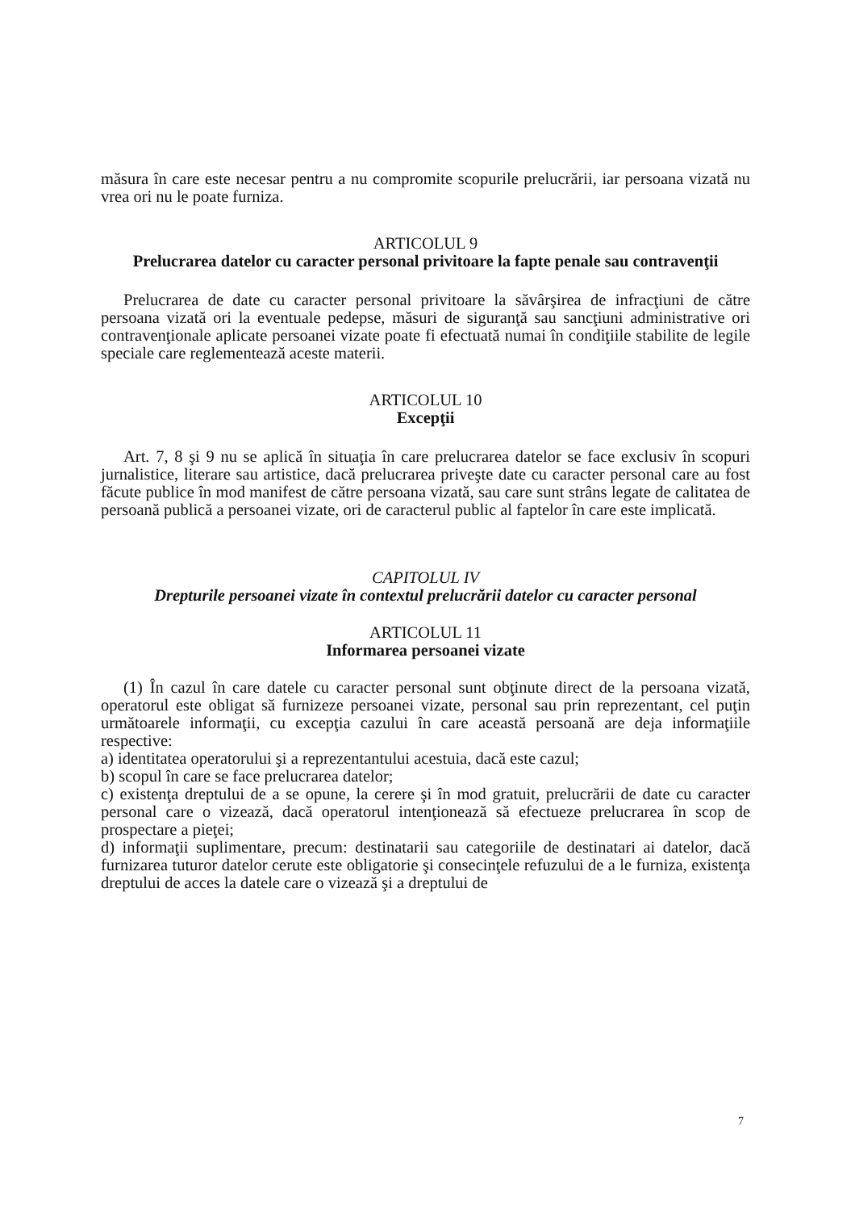măsura în care este necesar pentru a nu compromite scopurile prelucrării, iar persoana vizată nu vrea ori nu le poate furniza.
ARTICOLUL 9
Prelucrarea datelor cu caracter personal privitoare la fapte penale sau contravenţii
Prelucrarea de date cu caracter personal privitoare la săvârşirea de infracţiuni de către persoana vizată ori la eventuale pedepse, măsuri de siguranţă sau sancţiuni administrative ori contravenţionale aplicate persoanei vizate poate fi efectuată numai în condiţiile stabilite de legile speciale care reglementează aceste materii.
ARTICOLUL 10
Excepţii
Art. 7, 8 şi 9 nu se aplică în situaţia în care prelucrarea datelor se face exclusiv în scopuri jurnalistice, literare sau artistice, dacă prelucrarea priveşte date cu caracter personal care au fost făcute publice în mod manifest de către persoana vizată, sau care sunt strâns legate de calitatea de persoană publică a persoanei vizate, ori de caracterul public al faptelor în care este implicată.
CAPITOLUL IV
Drepturile persoanei vizate în contextul prelucrării datelor cu caracter personal
ARTICOLUL 11
Informarea persoanei vizate
(1) În cazul în care datele cu caracter personal sunt obţinute direct de la persoana vizată, operatorul este obligat să furnizeze persoanei vizate, personal sau prin reprezentant, cel puţin următoarele informaţii, cu excepţia cazului în care această persoană are deja informaţiile respective:
a) identitatea operatorului şi a reprezentantului acestuia, dacă este cazul;
b) scopul în care se face prelucrarea datelor;
c) existenţa dreptului de a se opune, la cerere şi în mod gratuit, prelucrării de date cu caracter personal care o vizează, dacă operatorul intenţionează să efectueze prelucrarea în scop de prospectare a pieţei;
d) informaţii suplimentare, precum: destinatarii sau categoriile de destinatari ai datelor, dacă furnizarea tuturor datelor cerute este obligatorie şi consecinţele refuzului de a le furniza, existenţa dreptului de acces la datele care o vizează şi a dreptului de
7